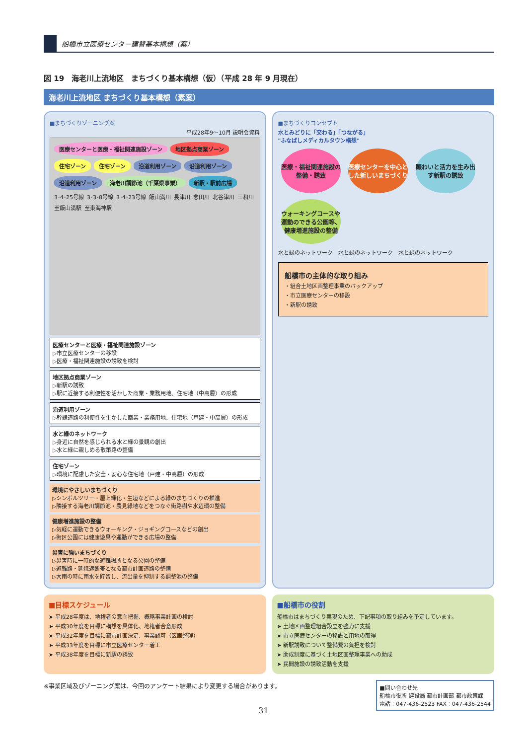船橋市立医療センター建替基本構想（案）
図 19　海老川上流地区　まちづくり基本構想（仮）（平成 28 年 9 月現在）
海老川上流地区 まちづくり基本構想（素案）
■まちづくりゾーニング案
平成28年9～10月 説明会資料
医療センターと医療・福祉関連施設ゾーン 地区拠点商業ゾーン 住宅ゾーン 住宅ゾーン 沿道利用ゾーン 沿道利用ゾーン 沿道利用ゾーン 海老川調節池（千葉県事業） 新駅・駅前広場 3･4･25号線 3･3･8号線 3･4･23号線 飯山満川 長津川 念田川 北谷津川 三和川 至飯山満駅 至東海神駅
医療センターと医療・福祉関連施設ゾーン
▷市立医療センターの移設
▷医療・福祉関連施設の誘致を検討
地区拠点商業ゾーン
▷新駅の誘致
▷駅に近接する利便性を活かした商業・業務用地、住宅地（中高層）の形成
沿道利用ゾーン
▷幹線道路の利便性を生かした商業・業務用地、住宅地（戸建・中高層）の形成
水と緑のネットワーク
▷身近に自然を感じられる水と緑の景観の創出
▷水と緑に親しめる散策路の整備
住宅ゾーン
▷環境に配慮した安全・安心な住宅地（戸建・中高層）の形成
環境にやさしいまちづくり
▷シンボルツリー・屋上緑化・生垣などによる緑のまちづくりの推進
▷隣接する海老川調節池・農見緑地などをつなぐ街路樹や水辺環の整備
健康増進施設の整備
▷気軽に運動できるウォーキング・ジョギングコースなどの創出
▷街区公園には健康遊具や運動ができる広場の整備
災害に強いまちづくり
▷災害時に一時的な避難場所となる公園の整備
▷避難路・延焼遮断帯となる都市計画道路の整備
▷大雨の時に雨水を貯留し、流出量を抑制する調整池の整備
■まちづくりコンセプト
水とみどりに「交わる」「つながる」
"ふなばしメディカルタウン構想"
医療・福祉関連施設の整備・誘致 医療センターを中心とした新しいまちづくり 賑わいと活力を生み出す新駅の誘致 ウォーキングコースや運動のできる公園等、健康増進施設の整備
水と緑のネットワーク　水と緑のネットワーク　水と緑のネットワーク
船橋市の主体的な取り組み
・組合土地区画整理事業のバックアップ
・市立医療センターの移設
・新駅の誘致
■目標スケジュール
➤ 平成28年度は、地権者の意向把握、概略事業計画の検討
➤ 平成30年度を目標に構想を具体化、地権者合意形成
➤ 平成32年度を目標に都市計画決定、事業認可（区画整理）
➤ 平成33年度を目標に市立医療センター着工
➤ 平成38年度を目標に新駅の誘致
■船橋市の役割
船橋市はまちづくり実現のため、下記事項の取り組みを予定しています。
➤ 土地区画整理組合設立を強力に支援
➤ 市立医療センターの移設と用地の取得
➤ 新駅誘致について整備費の負担を検討
➤ 助成制度に基づく土地区画整理事業への助成
➤ 民間施設の誘致活動を支援
※事業区域及びゾーニング案は、今回のアンケート結果により変更する場合があります。
■問い合わせ先
船橋市役所 建設局 都市計画部 都市政策課
電話：047-436-2523 FAX：047-436-2544
31